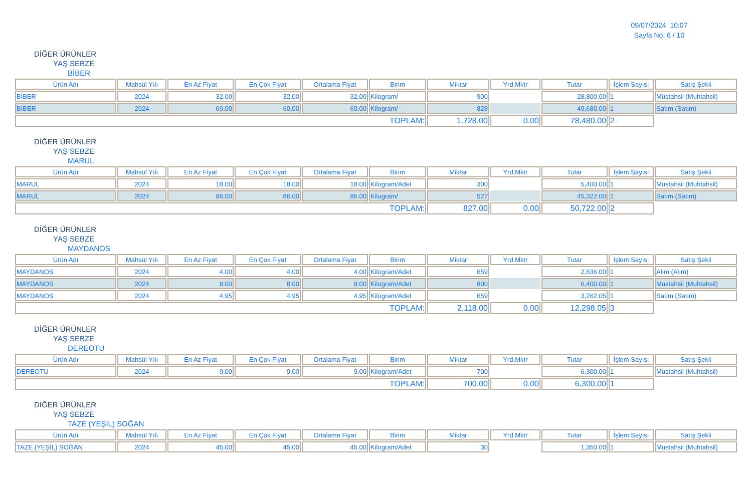09/07/2024 10:07
Sayfa No: 6 / 10
DİĞER ÜRÜNLER
YAŞ SEBZE
BİBER
| Ürün Adı | Mahsül Yılı | En Az Fiyat | En Çok Fiyat | Ortalama Fiyat | Birim | Miktar | Yrd.Mktr | Tutar | İşlem Sayısı | Satış Şekli |
| --- | --- | --- | --- | --- | --- | --- | --- | --- | --- | --- |
| BİBER | 2024 | 32.00 | 32.00 | 32.00 | Kilogram/ | 900 | | 28,800.00 | 1 | Müstahsil (Muhtahsil) |
| BİBER | 2024 | 60.00 | 60.00 | 60.00 | Kilogram/ | 828 | | 49,680.00 | 1 | Satım (Satım) |
| TOPLAM: | | | | | | 1,728.00 | 0.00 | 78,480.00 | 2 | |
DİĞER ÜRÜNLER
YAŞ SEBZE
MARUL
| Ürün Adı | Mahsül Yılı | En Az Fiyat | En Çok Fiyat | Ortalama Fiyat | Birim | Miktar | Yrd.Mktr | Tutar | İşlem Sayısı | Satış Şekli |
| --- | --- | --- | --- | --- | --- | --- | --- | --- | --- | --- |
| MARUL | 2024 | 18.00 | 18.00 | 18.00 | Kilogram/Adet | 300 | | 5,400.00 | 1 | Müstahsil (Muhtahsil) |
| MARUL | 2024 | 86.00 | 86.00 | 86.00 | Kilogram/ | 527 | | 45,322.00 | 1 | Satım (Satım) |
| TOPLAM: | | | | | | 827.00 | 0.00 | 50,722.00 | 2 | |
DİĞER ÜRÜNLER
YAŞ SEBZE
MAYDANOS
| Ürün Adı | Mahsül Yılı | En Az Fiyat | En Çok Fiyat | Ortalama Fiyat | Birim | Miktar | Yrd.Mktr | Tutar | İşlem Sayısı | Satış Şekli |
| --- | --- | --- | --- | --- | --- | --- | --- | --- | --- | --- |
| MAYDANOS | 2024 | 4.00 | 4.00 | 4.00 | Kilogram/Adet | 659 | | 2,636.00 | 1 | Alım (Alım) |
| MAYDANOS | 2024 | 8.00 | 8.00 | 8.00 | Kilogram/Adet | 800 | | 6,400.00 | 1 | Müstahsil (Muhtahsil) |
| MAYDANOS | 2024 | 4.95 | 4.95 | 4.95 | Kilogram/Adet | 659 | | 3,262.05 | 1 | Satım (Satım) |
| TOPLAM: | | | | | | 2,118.00 | 0.00 | 12,298.05 | 3 | |
DİĞER ÜRÜNLER
YAŞ SEBZE
DEREOTU
| Ürün Adı | Mahsül Yılı | En Az Fiyat | En Çok Fiyat | Ortalama Fiyat | Birim | Miktar | Yrd.Mktr | Tutar | İşlem Sayısı | Satış Şekli |
| --- | --- | --- | --- | --- | --- | --- | --- | --- | --- | --- |
| DEREOTU | 2024 | 9.00 | 9.00 | 9.00 | Kilogram/Adet | 700 | | 6,300.00 | 1 | Müstahsil (Muhtahsil) |
| TOPLAM: | | | | | | 700.00 | 0.00 | 6,300.00 | 1 | |
DİĞER ÜRÜNLER
YAŞ SEBZE
TAZE (YEŞİL) SOĞAN
| Ürün Adı | Mahsül Yılı | En Az Fiyat | En Çok Fiyat | Ortalama Fiyat | Birim | Miktar | Yrd.Mktr | Tutar | İşlem Sayısı | Satış Şekli |
| --- | --- | --- | --- | --- | --- | --- | --- | --- | --- | --- |
| TAZE (YEŞİL) SOĞAN | 2024 | 45.00 | 45.00 | 45.00 | Kilogram/Adet | 30 | | 1,350.00 | 1 | Müstahsil (Muhtahsil) |